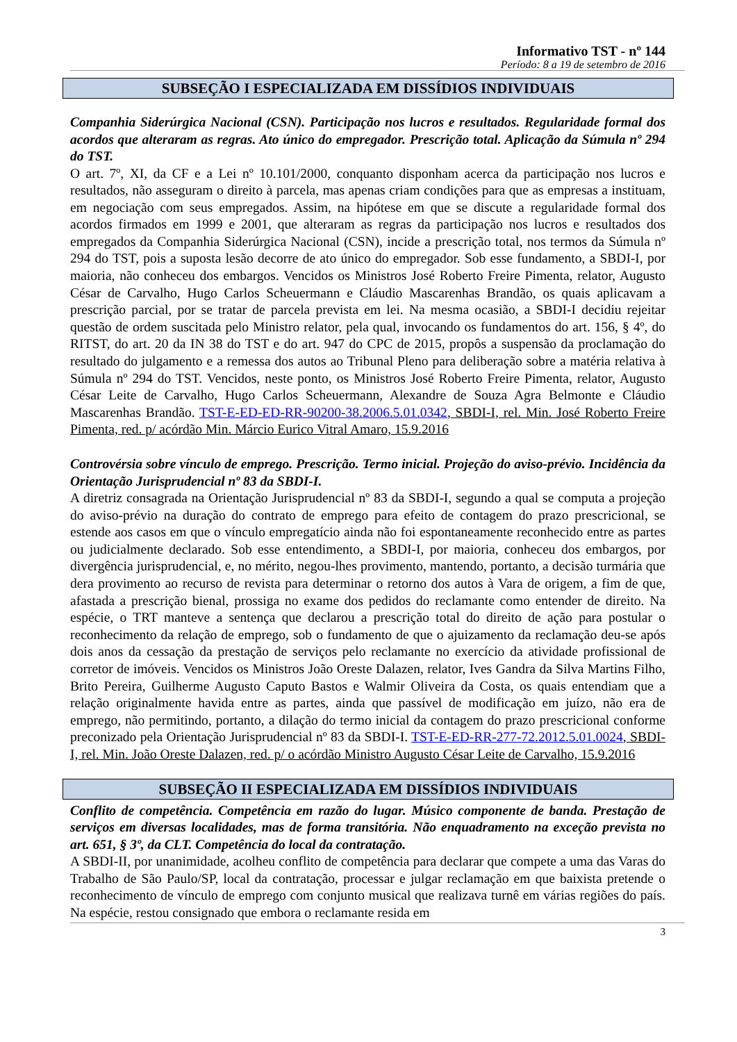Informativo TST - nº 144
Período: 8 a 19 de setembro de 2016
SUBSEÇÃO I ESPECIALIZADA EM DISSÍDIOS INDIVIDUAIS
Companhia Siderúrgica Nacional (CSN). Participação nos lucros e resultados. Regularidade formal dos acordos que alteraram as regras. Ato único do empregador. Prescrição total. Aplicação da Súmula nº 294 do TST.
O art. 7º, XI, da CF e a Lei nº 10.101/2000, conquanto disponham acerca da participação nos lucros e resultados, não asseguram o direito à parcela, mas apenas criam condições para que as empresas a instituam, em negociação com seus empregados. Assim, na hipótese em que se discute a regularidade formal dos acordos firmados em 1999 e 2001, que alteraram as regras da participação nos lucros e resultados dos empregados da Companhia Siderúrgica Nacional (CSN), incide a prescrição total, nos termos da Súmula nº 294 do TST, pois a suposta lesão decorre de ato único do empregador. Sob esse fundamento, a SBDI-I, por maioria, não conheceu dos embargos. Vencidos os Ministros José Roberto Freire Pimenta, relator, Augusto César de Carvalho, Hugo Carlos Scheuermann e Cláudio Mascarenhas Brandão, os quais aplicavam a prescrição parcial, por se tratar de parcela prevista em lei. Na mesma ocasião, a SBDI-I decidiu rejeitar questão de ordem suscitada pelo Ministro relator, pela qual, invocando os fundamentos do art. 156, § 4º, do RITST, do art. 20 da IN 38 do TST e do art. 947 do CPC de 2015, propôs a suspensão da proclamação do resultado do julgamento e a remessa dos autos ao Tribunal Pleno para deliberação sobre a matéria relativa à Súmula nº 294 do TST. Vencidos, neste ponto, os Ministros José Roberto Freire Pimenta, relator, Augusto César Leite de Carvalho, Hugo Carlos Scheuermann, Alexandre de Souza Agra Belmonte e Cláudio Mascarenhas Brandão. TST-E-ED-ED-RR-90200-38.2006.5.01.0342, SBDI-I, rel. Min. José Roberto Freire Pimenta, red. p/ acórdão Min. Márcio Eurico Vitral Amaro, 15.9.2016
Controvérsia sobre vínculo de emprego. Prescrição. Termo inicial. Projeção do aviso-prévio. Incidência da Orientação Jurisprudencial nº 83 da SBDI-I.
A diretriz consagrada na Orientação Jurisprudencial nº 83 da SBDI-I, segundo a qual se computa a projeção do aviso-prévio na duração do contrato de emprego para efeito de contagem do prazo prescricional, se estende aos casos em que o vínculo empregatício ainda não foi espontaneamente reconhecido entre as partes ou judicialmente declarado. Sob esse entendimento, a SBDI-I, por maioria, conheceu dos embargos, por divergência jurisprudencial, e, no mérito, negou-lhes provimento, mantendo, portanto, a decisão turmária que dera provimento ao recurso de revista para determinar o retorno dos autos à Vara de origem, a fim de que, afastada a prescrição bienal, prossiga no exame dos pedidos do reclamante como entender de direito. Na espécie, o TRT manteve a sentença que declarou a prescrição total do direito de ação para postular o reconhecimento da relação de emprego, sob o fundamento de que o ajuizamento da reclamação deu-se após dois anos da cessação da prestação de serviços pelo reclamante no exercício da atividade profissional de corretor de imóveis. Vencidos os Ministros João Oreste Dalazen, relator, Ives Gandra da Silva Martins Filho, Brito Pereira, Guilherme Augusto Caputo Bastos e Walmir Oliveira da Costa, os quais entendiam que a relação originalmente havida entre as partes, ainda que passível de modificação em juízo, não era de emprego, não permitindo, portanto, a dilação do termo inicial da contagem do prazo prescricional conforme preconizado pela Orientação Jurisprudencial nº 83 da SBDI-I. TST-E-ED-RR-277-72.2012.5.01.0024, SBDI-I, rel. Min. João Oreste Dalazen, red. p/ o acórdão Ministro Augusto César Leite de Carvalho, 15.9.2016
SUBSEÇÃO II ESPECIALIZADA EM DISSÍDIOS INDIVIDUAIS
Conflito de competência. Competência em razão do lugar. Músico componente de banda. Prestação de serviços em diversas localidades, mas de forma transitória. Não enquadramento na exceção prevista no art. 651, § 3º, da CLT. Competência do local da contratação.
A SBDI-II, por unanimidade, acolheu conflito de competência para declarar que compete a uma das Varas do Trabalho de São Paulo/SP, local da contratação, processar e julgar reclamação em que baixista pretende o reconhecimento de vínculo de emprego com conjunto musical que realizava turnê em várias regiões do país. Na espécie, restou consignado que embora o reclamante resida em
3